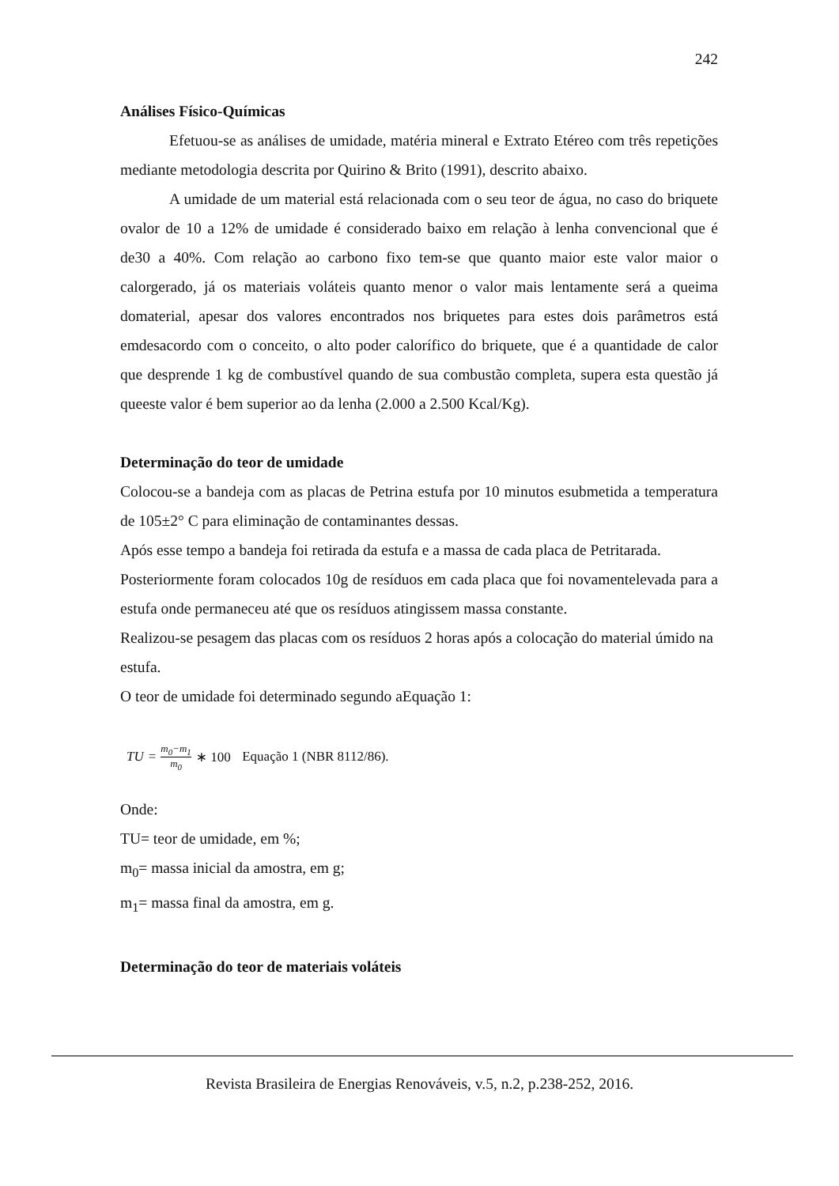242
Análises Físico-Químicas
Efetuou-se as análises de umidade, matéria mineral e Extrato Etéreo com três repetições mediante metodologia descrita por Quirino & Brito (1991), descrito abaixo.
A umidade de um material está relacionada com o seu teor de água, no caso do briquete ovalor de 10 a 12% de umidade é considerado baixo em relação à lenha convencional que é de30 a 40%. Com relação ao carbono fixo tem-se que quanto maior este valor maior o calorgerado, já os materiais voláteis quanto menor o valor mais lentamente será a queima domaterial, apesar dos valores encontrados nos briquetes para estes dois parâmetros está emdesacordo com o conceito, o alto poder calorífico do briquete, que é a quantidade de calor que desprende 1 kg de combustível quando de sua combustão completa, supera esta questão já queeste valor é bem superior ao da lenha (2.000 a 2.500 Kcal/Kg).
Determinação do teor de umidade
Colocou-se a bandeja com as placas de Petrina estufa por 10 minutos esubmetida a temperatura de 105±2° C para eliminação de contaminantes dessas.
Após esse tempo a bandeja foi retirada da estufa e a massa de cada placa de Petritarada.
Posteriormente foram colocados 10g de resíduos em cada placa que foi novamentelevada para a estufa onde permaneceu até que os resíduos atingissem massa constante.
Realizou-se pesagem das placas com os resíduos 2 horas após a colocação do material úmido na estufa.
O teor de umidade foi determinado segundo aEquação 1:
TU = m<sub>0</sub>−m<sub>1</sub> m<sub>0</sub> ∗ 100 Equação 1 (NBR 8112/86).
Onde:
TU= teor de umidade, em %;
m<sub>0</sub>= massa inicial da amostra, em g;
m<sub>1</sub>= massa final da amostra, em g.
Determinação do teor de materiais voláteis
Revista Brasileira de Energias Renováveis, v.5, n.2, p.238-252, 2016.